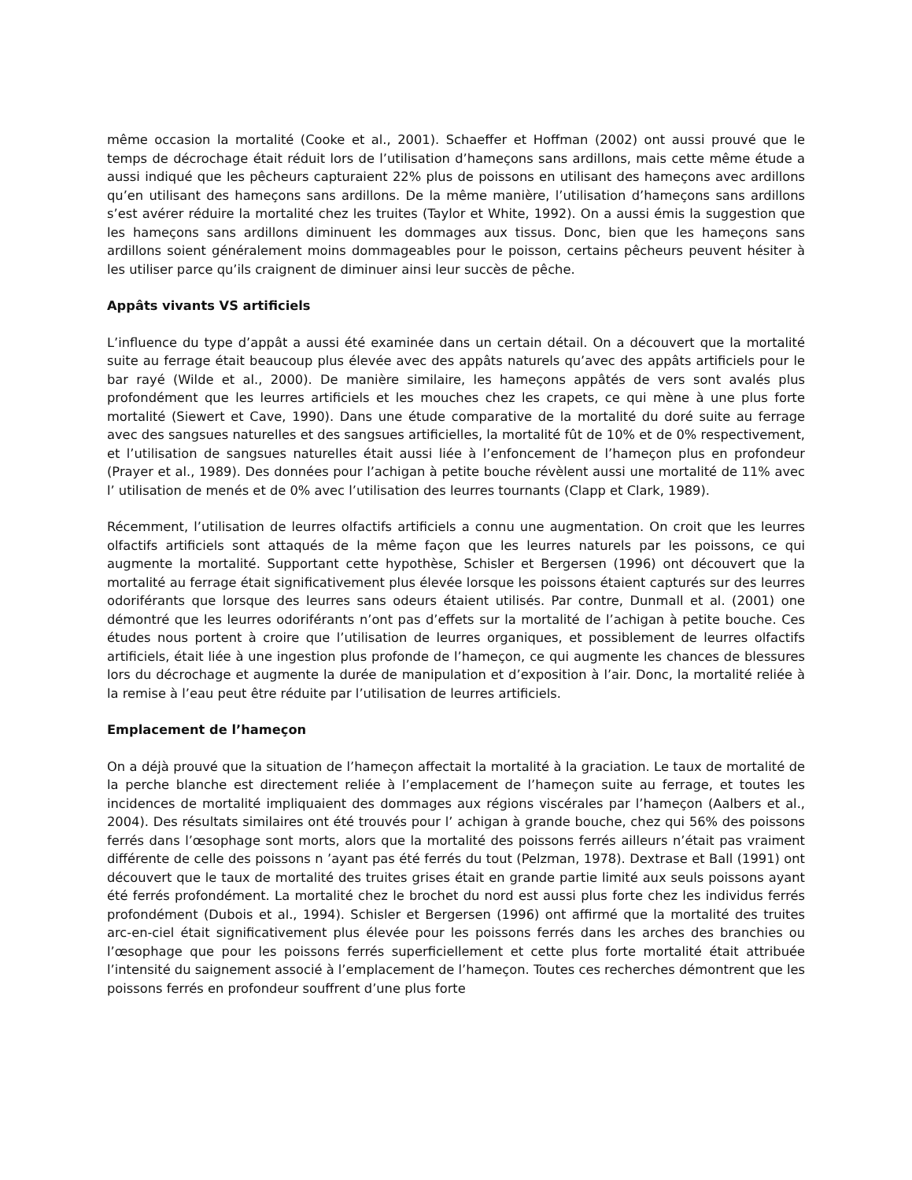même occasion la mortalité (Cooke et al., 2001). Schaeffer et Hoffman (2002) ont aussi prouvé que le temps de décrochage était réduit lors de l’utilisation d’hameçons sans ardillons, mais cette même étude a aussi indiqué que les pêcheurs capturaient 22% plus de poissons en utilisant des hameçons avec ardillons qu’en utilisant des hameçons sans ardillons. De la même manière, l’utilisation d’hameçons sans ardillons s’est avérer réduire la mortalité chez les truites (Taylor et White, 1992). On a aussi émis la suggestion que les hameçons sans ardillons diminuent les dommages aux tissus. Donc, bien que les hameçons sans ardillons soient généralement moins dommageables pour le poisson, certains pêcheurs peuvent hésiter à les utiliser parce qu’ils craignent de diminuer ainsi leur succès de pêche.
Appâts vivants VS artificiels
L’influence du type d’appât a aussi été examinée dans un certain détail. On a découvert que la mortalité suite au ferrage était beaucoup plus élevée avec des appâts naturels qu’avec des appâts artificiels pour le bar rayé (Wilde et al., 2000). De manière similaire, les hameçons appâtés de vers sont avalés plus profondément que les leurres artificiels et les mouches chez les crapets, ce qui mène à une plus forte mortalité (Siewert et Cave, 1990). Dans une étude comparative de la mortalité du doré suite au ferrage avec des sangsues naturelles et des sangsues artificielles, la mortalité fût de 10% et de 0% respectivement, et l’utilisation de sangsues naturelles était aussi liée à l’enfoncement de l’hameçon plus en profondeur (Prayer et al., 1989). Des données pour l’achigan à petite bouche révèlent aussi une mortalité de 11% avec l’ utilisation de menés et de 0% avec l’utilisation des leurres tournants (Clapp et Clark, 1989).
Récemment, l’utilisation de leurres olfactifs artificiels a connu une augmentation. On croit que les leurres olfactifs artificiels sont attaqués de la même façon que les leurres naturels par les poissons, ce qui augmente la mortalité. Supportant cette hypothèse, Schisler et Bergersen (1996) ont découvert que la mortalité au ferrage était significativement plus élevée lorsque les poissons étaient capturés sur des leurres odoriférants que lorsque des leurres sans odeurs étaient utilisés. Par contre, Dunmall et al. (2001) one démontré que les leurres odoriférants n’ont pas d’effets sur la mortalité de l’achigan à petite bouche. Ces études nous portent à croire que l’utilisation de leurres organiques, et possiblement de leurres olfactifs artificiels, était liée à une ingestion plus profonde de l’hameçon, ce qui augmente les chances de blessures lors du décrochage et augmente la durée de manipulation et d’exposition à l’air. Donc, la mortalité reliée à la remise à l’eau peut être réduite par l’utilisation de leurres artificiels.
Emplacement de l’hameçon
On a déjà prouvé que la situation de l’hameçon affectait la mortalité à la graciation. Le taux de mortalité de la perche blanche est directement reliée à l’emplacement de l’hameçon suite au ferrage, et toutes les incidences de mortalité impliquaient des dommages aux régions viscérales par l’hameçon (Aalbers et al., 2004). Des résultats similaires ont été trouvés pour l’ achigan à grande bouche, chez qui 56% des poissons ferrés dans l’œsophage sont morts, alors que la mortalité des poissons ferrés ailleurs n’était pas vraiment différente de celle des poissons n ’ayant pas été ferrés du tout (Pelzman, 1978). Dextrase et Ball (1991) ont découvert que le taux de mortalité des truites grises était en grande partie limité aux seuls poissons ayant été ferrés profondément. La mortalité chez le brochet du nord est aussi plus forte chez les individus ferrés profondément (Dubois et al., 1994). Schisler et Bergersen (1996) ont affirmé que la mortalité des truites arc-en-ciel était significativement plus élevée pour les poissons ferrés dans les arches des branchies ou l’œsophage que pour les poissons ferrés superficiellement et cette plus forte mortalité était attribuée l’intensité du saignement associé à l’emplacement de l’hameçon. Toutes ces recherches démontrent que les poissons ferrés en profondeur souffrent d’une plus forte